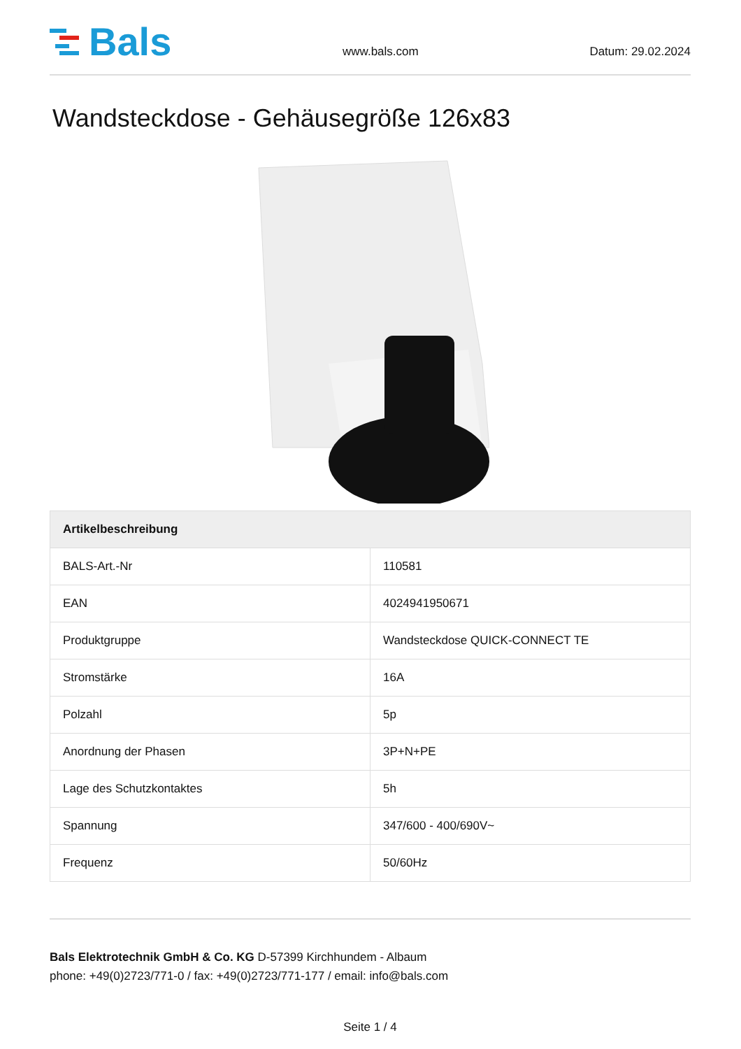Bals
www.bals.com Datum: 29.02.2024
Wandsteckdose - Gehäusegröße 126x83
| Artikelbeschreibung | |
| --- | --- |
| BALS-Art.-Nr | 110581 |
| EAN | 4024941950671 |
| Produktgruppe | Wandsteckdose QUICK-CONNECT TE |
| Stromstärke | 16A |
| Polzahl | 5p |
| Anordnung der Phasen | 3P+N+PE |
| Lage des Schutzkontaktes | 5h |
| Spannung | 347/600 - 400/690V~ |
| Frequenz | 50/60Hz |
Bals Elektrotechnik GmbH & Co. KG D-57399 Kirchhundem - Albaum
phone: +49(0)2723/771-0 / fax: +49(0)2723/771-177 / email: info@bals.com
Seite 1 / 4